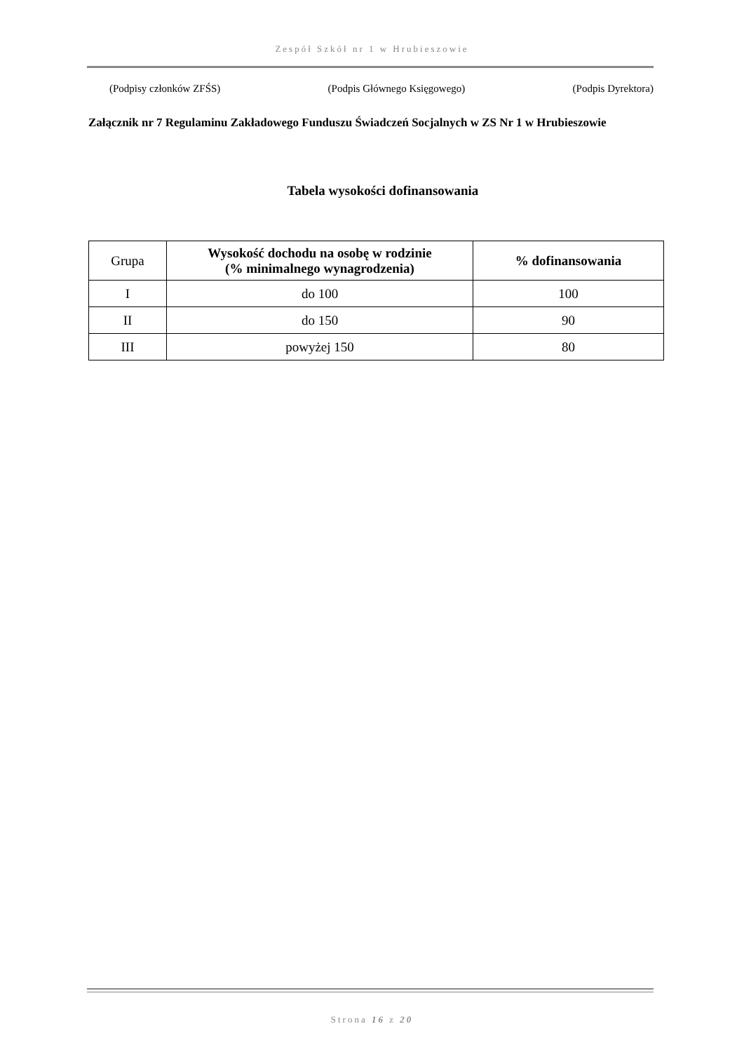Zespół Szkół nr 1 w Hrubieszowie
(Podpisy członków ZFŚS) (Podpis Głównego Księgowego) (Podpis Dyrektora)
Załącznik nr 7 Regulaminu Zakładowego Funduszu Świadczeń Socjalnych w ZS Nr 1 w Hrubieszowie
Tabela wysokości dofinansowania
| Grupa | Wysokość dochodu na osobę w rodzinie (% minimalnego wynagrodzenia) | % dofinansowania |
| --- | --- | --- |
| I | do 100 | 100 |
| II | do 150 | 90 |
| III | powyżej 150 | 80 |
Strona 16 z 20